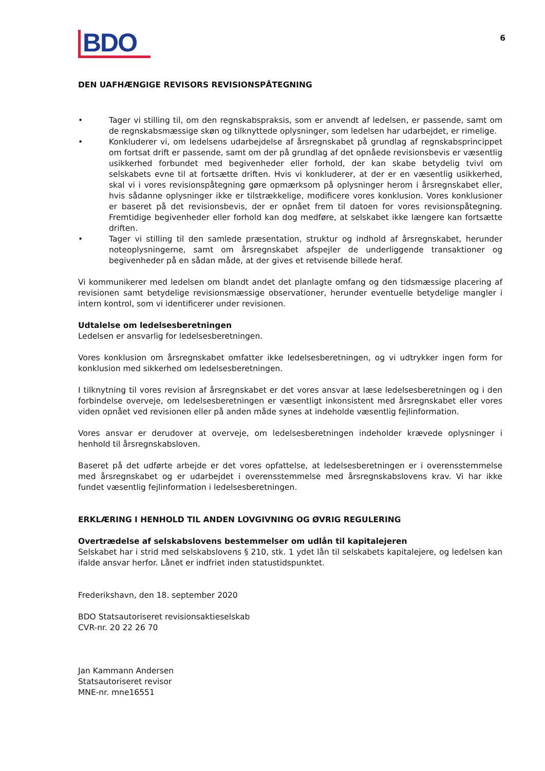BDO
6
DEN UAFHÆNGIGE REVISORS REVISIONSPÅTEGNING
• Tager vi stilling til, om den regnskabspraksis, som er anvendt af ledelsen, er passende, samt om de regnskabsmæssige skøn og tilknyttede oplysninger, som ledelsen har udarbejdet, er rimelige.
• Konkluderer vi, om ledelsens udarbejdelse af årsregnskabet på grundlag af regnskabsprincippet om fortsat drift er passende, samt om der på grundlag af det opnåede revisionsbevis er væsentlig usikkerhed forbundet med begivenheder eller forhold, der kan skabe betydelig tvivl om selskabets evne til at fortsætte driften. Hvis vi konkluderer, at der er en væsentlig usikkerhed, skal vi i vores revisionspåtegning gøre opmærksom på oplysninger herom i årsregnskabet eller, hvis sådanne oplysninger ikke er tilstrækkelige, modificere vores konklusion. Vores konklusioner er baseret på det revisionsbevis, der er opnået frem til datoen for vores revisionspåtegning. Fremtidige begivenheder eller forhold kan dog medføre, at selskabet ikke længere kan fortsætte driften.
• Tager vi stilling til den samlede præsentation, struktur og indhold af årsregnskabet, herunder noteoplysningerne, samt om årsregnskabet afspejler de underliggende transaktioner og begivenheder på en sådan måde, at der gives et retvisende billede heraf.
Vi kommunikerer med ledelsen om blandt andet det planlagte omfang og den tidsmæssige placering af revisionen samt betydelige revisionsmæssige observationer, herunder eventuelle betydelige mangler i intern kontrol, som vi identificerer under revisionen.
Udtalelse om ledelsesberetningen
Ledelsen er ansvarlig for ledelsesberetningen.
Vores konklusion om årsregnskabet omfatter ikke ledelsesberetningen, og vi udtrykker ingen form for konklusion med sikkerhed om ledelsesberetningen.
I tilknytning til vores revision af årsregnskabet er det vores ansvar at læse ledelsesberetningen og i den forbindelse overveje, om ledelsesberetningen er væsentligt inkonsistent med årsregnskabet eller vores viden opnået ved revisionen eller på anden måde synes at indeholde væsentlig fejlinformation.
Vores ansvar er derudover at overveje, om ledelsesberetningen indeholder krævede oplysninger i henhold til årsregnskabsloven.
Baseret på det udførte arbejde er det vores opfattelse, at ledelsesberetningen er i overensstemmelse med årsregnskabet og er udarbejdet i overensstemmelse med årsregnskabslovens krav. Vi har ikke fundet væsentlig fejlinformation i ledelsesberetningen.
ERKLÆRING I HENHOLD TIL ANDEN LOVGIVNING OG ØVRIG REGULERING
Overtrædelse af selskabslovens bestemmelser om udlån til kapitalejeren
Selskabet har i strid med selskabslovens § 210, stk. 1 ydet lån til selskabets kapitalejere, og ledelsen kan ifalde ansvar herfor. Lånet er indfriet inden statustidspunktet.
Frederikshavn, den 18. september 2020
BDO Statsautoriseret revisionsaktieselskab
CVR-nr. 20 22 26 70
Jan Kammann Andersen
Statsautoriseret revisor
MNE-nr. mne16551